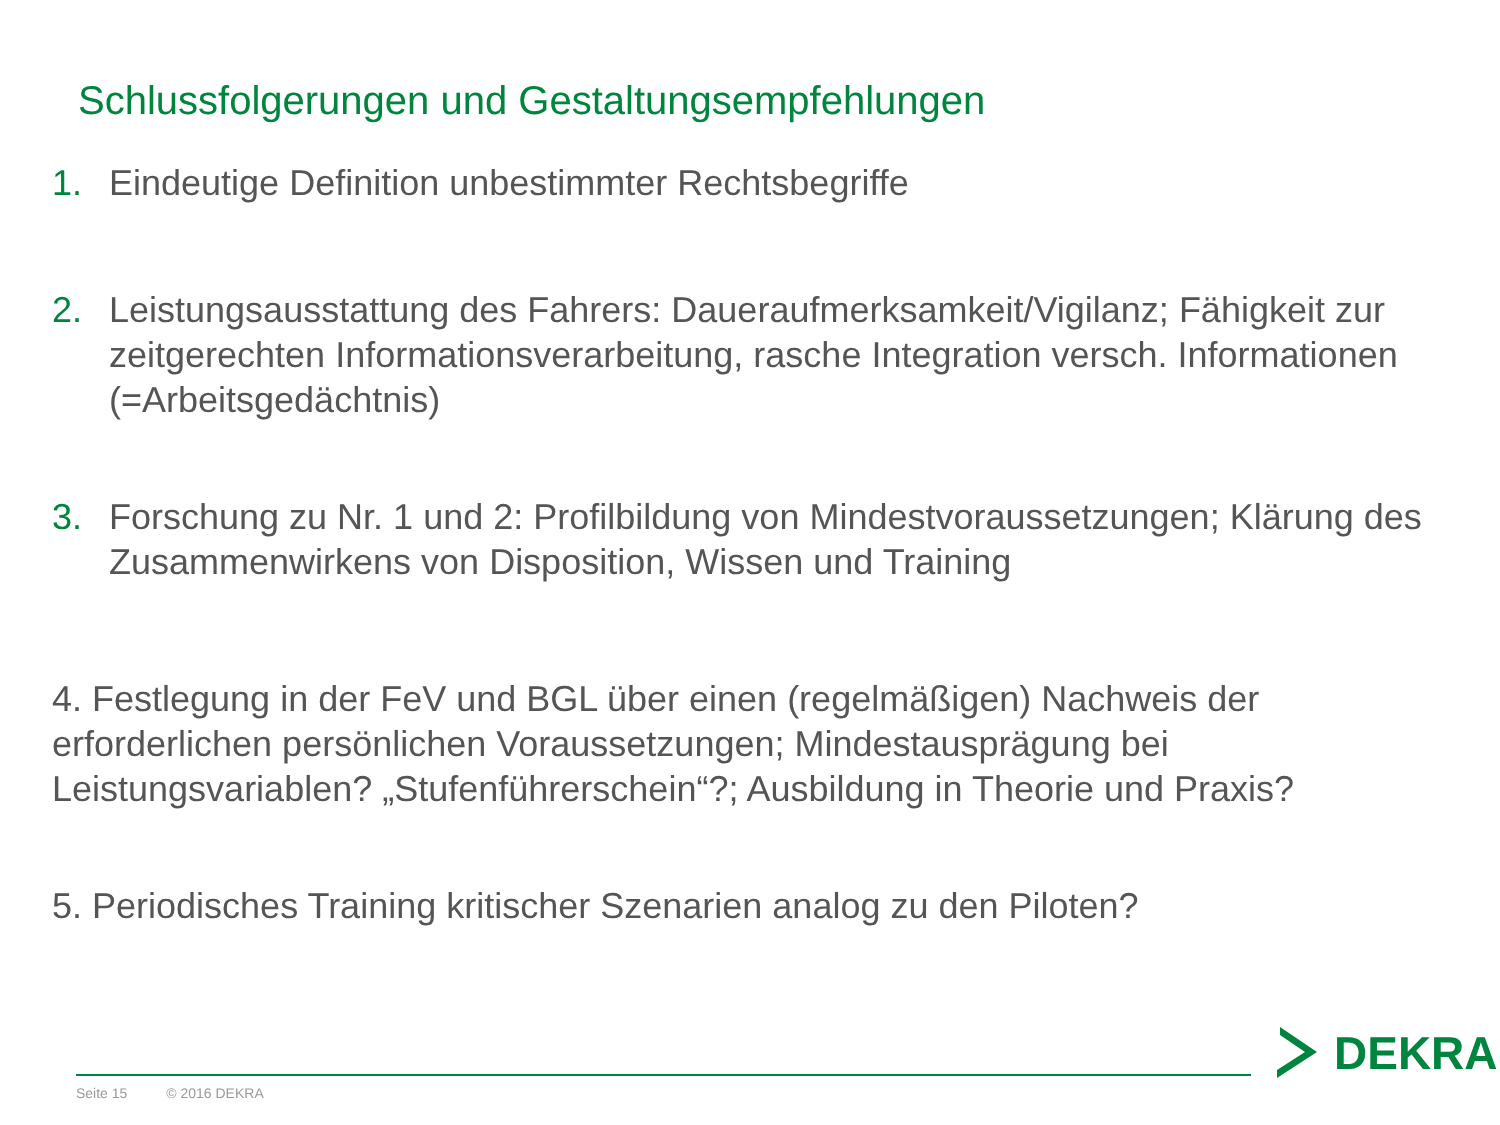Schlussfolgerungen und Gestaltungsempfehlungen
1. Eindeutige Definition unbestimmter Rechtsbegriffe
2. Leistungsausstattung des Fahrers: Daueraufmerksamkeit/Vigilanz; Fähigkeit zur zeitgerechten Informationsverarbeitung, rasche Integration versch. Informationen (=Arbeitsgedächtnis)
3. Forschung zu Nr. 1 und 2: Profilbildung von Mindestvoraussetzungen; Klärung des Zusammenwirkens von Disposition, Wissen und Training
4. Festlegung in der FeV und BGL über einen (regelmäßigen) Nachweis der erforderlichen persönlichen Voraussetzungen; Mindestausprägung bei Leistungsvariablen? „Stufenführerschein“?; Ausbildung in Theorie und Praxis?
5. Periodisches Training kritischer Szenarien analog zu den Piloten?
Seite 15 © 2016 DEKRA
DEKRA